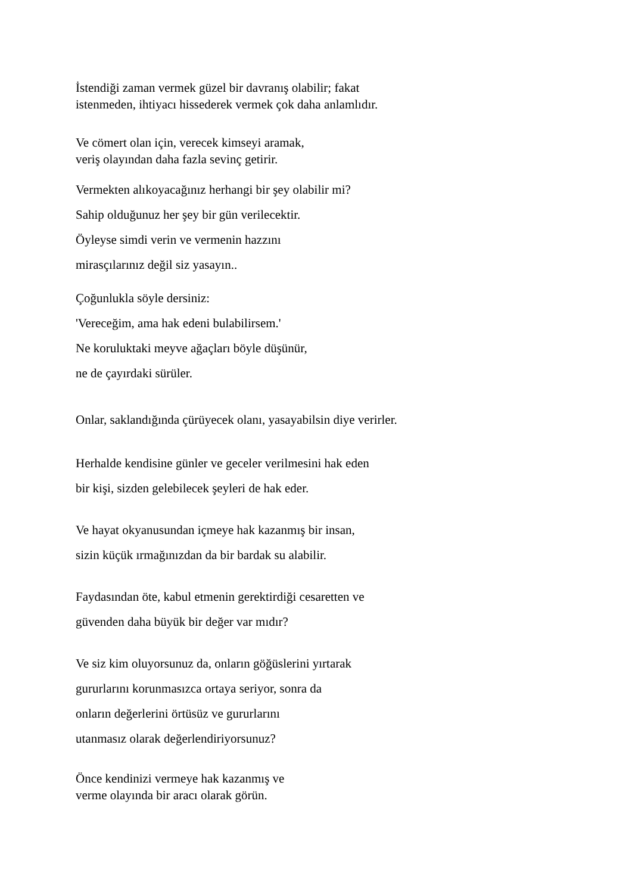İstendiği zaman vermek güzel bir davranış olabilir; fakat
istenmeden, ihtiyacı hissederek vermek çok daha anlamlıdır.
Ve cömert olan için, verecek kimseyi aramak,
veriş olayından daha fazla sevinç getirir.
Vermekten alıkoyacağınız herhangi bir şey olabilir mi?
Sahip olduğunuz her şey bir gün verilecektir.
Öyleyse simdi verin ve vermenin hazzını
mirasçılarınız değil siz yasayın..
Çoğunlukla söyle dersiniz:
'Vereceğim, ama hak edeni bulabilirsem.'
Ne koruluktaki meyve ağaçları böyle düşünür,
ne de çayırdaki sürüler.
Onlar, saklandığında çürüyecek olanı, yasayabilsin diye verirler.
Herhalde kendisine günler ve geceler verilmesini hak eden
bir kişi, sizden gelebilecek şeyleri de hak eder.
Ve hayat okyanusundan içmeye hak kazanmış bir insan,
sizin küçük ırmağınızdan da bir bardak su alabilir.
Faydasından öte, kabul etmenin gerektirdiği cesaretten ve
güvenden daha büyük bir değer var mıdır?
Ve siz kim oluyorsunuz da, onların göğüslerini yırtarak
gururlarını korunmasızca ortaya seriyor, sonra da
onların değerlerini örtüsüz ve gururlarını
utanmasız olarak değerlendiriyorsunuz?
Önce kendinizi vermeye hak kazanmış ve
verme olayında bir aracı olarak görün.